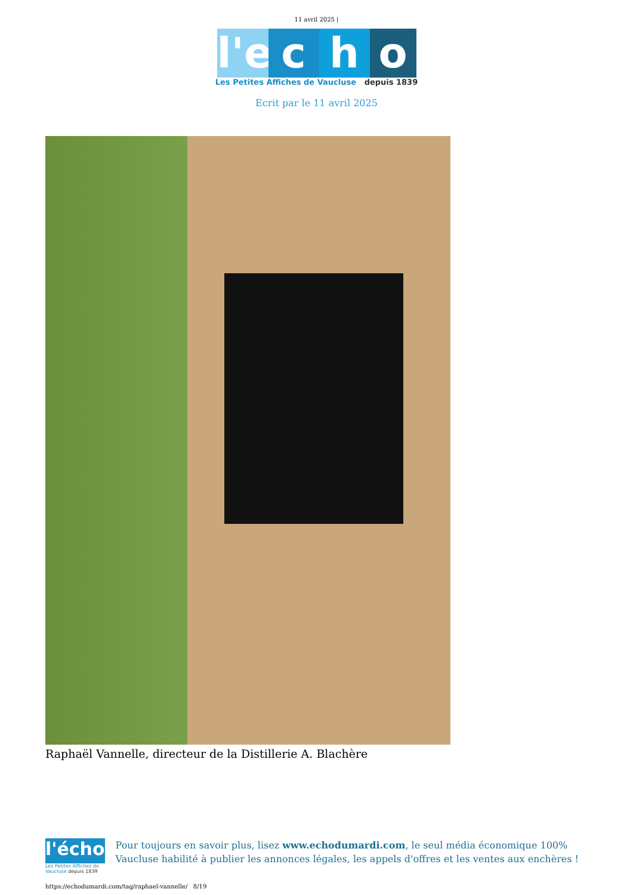11 avril 2025 |
l'e c h o
Les Petites Affiches de Vaucluse depuis 1839
Ecrit par le 11 avril 2025
Raphaël Vannelle, directeur de la Distillerie A. Blachère
l'écho
Les Petites Affiches de Vaucluse depuis 1839
Pour toujours en savoir plus, lisez www.echodumardi.com, le seul média économique 100% Vaucluse habilité à publier les annonces légales, les appels d'offres et les ventes aux enchères !
https://echodumardi.com/tag/raphael-vannelle/ 8/19